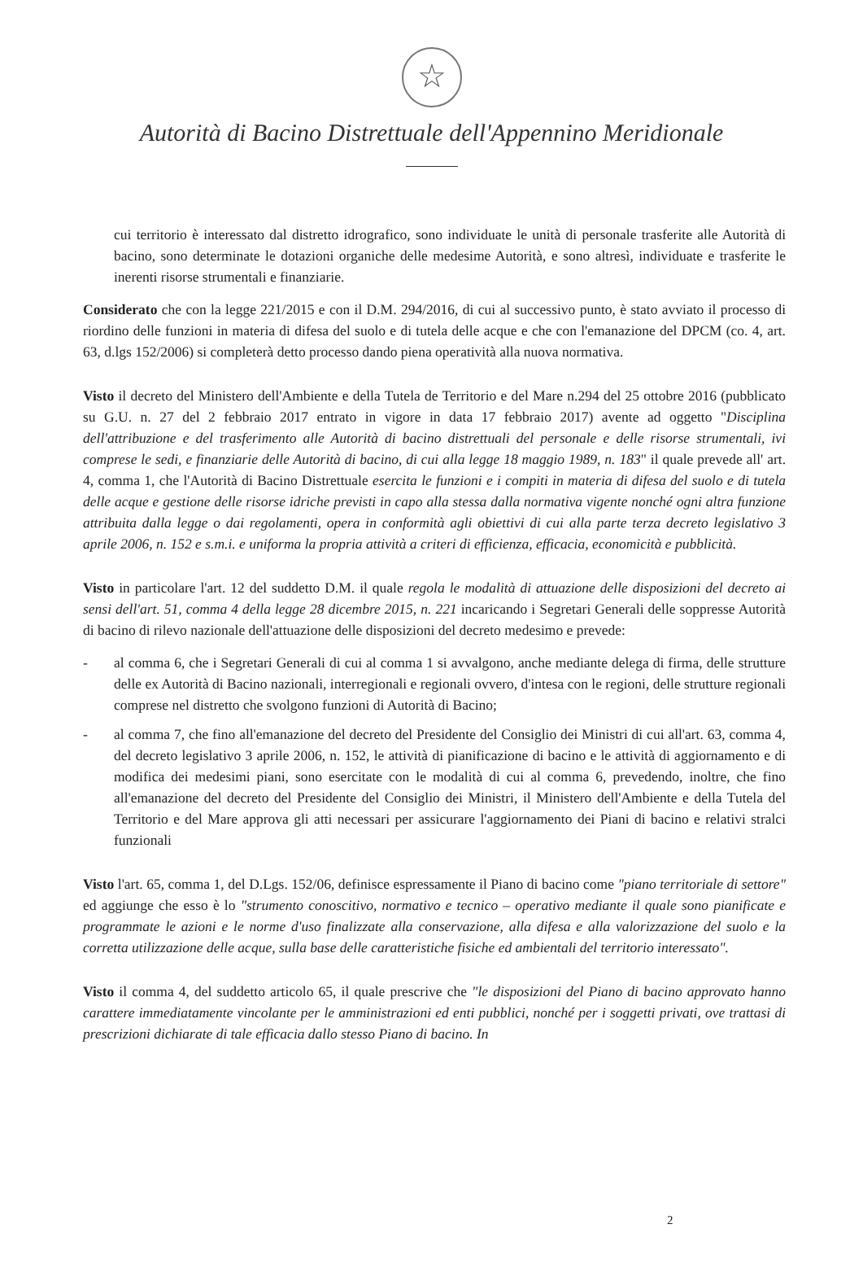☆
Autorità di Bacino Distrettuale dell'Appennino Meridionale
cui territorio è interessato dal distretto idrografico, sono individuate le unità di personale trasferite alle Autorità di bacino, sono determinate le dotazioni organiche delle medesime Autorità, e sono altresì, individuate e trasferite le inerenti risorse strumentali e finanziarie.
Considerato che con la legge 221/2015 e con il D.M. 294/2016, di cui al successivo punto, è stato avviato il processo di riordino delle funzioni in materia di difesa del suolo e di tutela delle acque e che con l'emanazione del DPCM (co. 4, art. 63, d.lgs 152/2006) si completerà detto processo dando piena operatività alla nuova normativa.
Visto il decreto del Ministero dell'Ambiente e della Tutela de Territorio e del Mare n.294 del 25 ottobre 2016 (pubblicato su G.U. n. 27 del 2 febbraio 2017 entrato in vigore in data 17 febbraio 2017) avente ad oggetto "Disciplina dell'attribuzione e del trasferimento alle Autorità di bacino distrettuali del personale e delle risorse strumentali, ivi comprese le sedi, e finanziarie delle Autorità di bacino, di cui alla legge 18 maggio 1989, n. 183" il quale prevede all' art. 4, comma 1, che l'Autorità di Bacino Distrettuale esercita le funzioni e i compiti in materia di difesa del suolo e di tutela delle acque e gestione delle risorse idriche previsti in capo alla stessa dalla normativa vigente nonché ogni altra funzione attribuita dalla legge o dai regolamenti, opera in conformità agli obiettivi di cui alla parte terza decreto legislativo 3 aprile 2006, n. 152 e s.m.i. e uniforma la propria attività a criteri di efficienza, efficacia, economicità e pubblicità.
Visto in particolare l'art. 12 del suddetto D.M. il quale regola le modalità di attuazione delle disposizioni del decreto ai sensi dell'art. 51, comma 4 della legge 28 dicembre 2015, n. 221 incaricando i Segretari Generali delle soppresse Autorità di bacino di rilevo nazionale dell'attuazione delle disposizioni del decreto medesimo e prevede:
- al comma 6, che i Segretari Generali di cui al comma 1 si avvalgono, anche mediante delega di firma, delle strutture delle ex Autorità di Bacino nazionali, interregionali e regionali ovvero, d'intesa con le regioni, delle strutture regionali comprese nel distretto che svolgono funzioni di Autorità di Bacino;
- al comma 7, che fino all'emanazione del decreto del Presidente del Consiglio dei Ministri di cui all'art. 63, comma 4, del decreto legislativo 3 aprile 2006, n. 152, le attività di pianificazione di bacino e le attività di aggiornamento e di modifica dei medesimi piani, sono esercitate con le modalità di cui al comma 6, prevedendo, inoltre, che fino all'emanazione del decreto del Presidente del Consiglio dei Ministri, il Ministero dell'Ambiente e della Tutela del Territorio e del Mare approva gli atti necessari per assicurare l'aggiornamento dei Piani di bacino e relativi stralci funzionali
Visto l'art. 65, comma 1, del D.Lgs. 152/06, definisce espressamente il Piano di bacino come "piano territoriale di settore" ed aggiunge che esso è lo "strumento conoscitivo, normativo e tecnico – operativo mediante il quale sono pianificate e programmate le azioni e le norme d'uso finalizzate alla conservazione, alla difesa e alla valorizzazione del suolo e la corretta utilizzazione delle acque, sulla base delle caratteristiche fisiche ed ambientali del territorio interessato".
Visto il comma 4, del suddetto articolo 65, il quale prescrive che "le disposizioni del Piano di bacino approvato hanno carattere immediatamente vincolante per le amministrazioni ed enti pubblici, nonché per i soggetti privati, ove trattasi di prescrizioni dichiarate di tale efficacia dallo stesso Piano di bacino. In
2